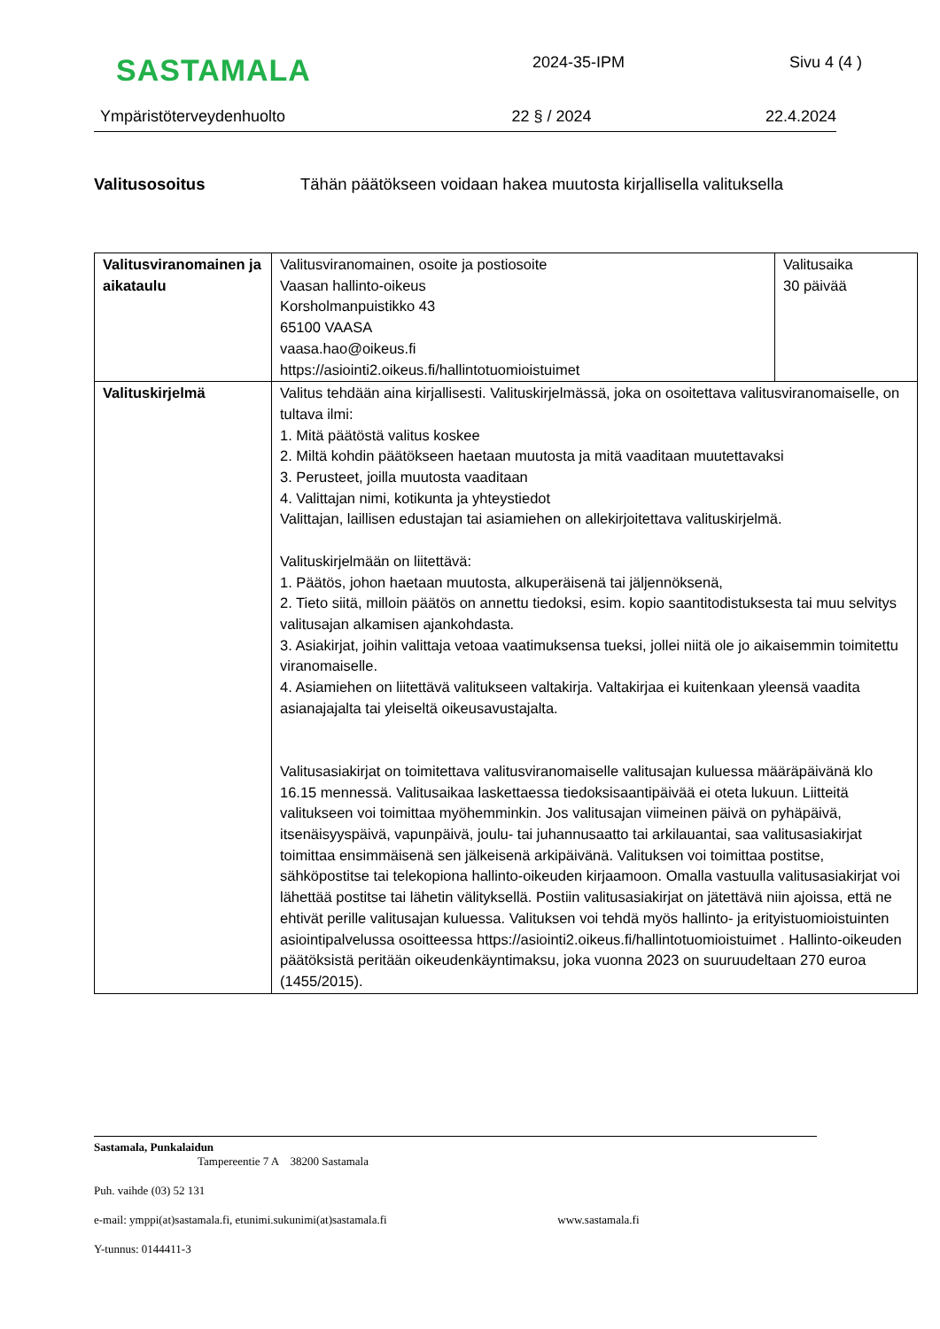SASTAMALA
2024-35-IPM Sivu 4 (4 )
Ympäristöterveydenhuolto 22 § / 2024 22.4.2024
Valitusosoitus Tähän päätökseen voidaan hakea muutosta kirjallisella valituksella
| Valitusviranomainen ja aikataulu | Valitusviranomainen, osoite ja postiosoite Vaasan hallinto-oikeus Korsholmanpuistikko 43 65100 VAASA vaasa.hao@oikeus.fi https://asiointi2.oikeus.fi/hallintotuomioistuimet | Valitusaika 30 päivää |
| Valituskirjelmä | Valitus tehdään aina kirjallisesti. Valituskirjelmässä, joka on osoitettava valitusviranomaiselle, on tultava ilmi: 1. Mitä päätöstä valitus koskee 2. Miltä kohdin päätökseen haetaan muutosta ja mitä vaaditaan muutettavaksi 3. Perusteet, joilla muutosta vaaditaan 4. Valittajan nimi, kotikunta ja yhteystiedot Valittajan, laillisen edustajan tai asiamiehen on allekirjoitettava valituskirjelmä. Valituskirjelmään on liitettävä: 1. Päätös, johon haetaan muutosta, alkuperäisenä tai jäljennöksenä, 2. Tieto siitä, milloin päätös on annettu tiedoksi, esim. kopio saantitodistuksesta tai muu selvitys valitusajan alkamisen ajankohdasta. 3. Asiakirjat, joihin valittaja vetoaa vaatimuksensa tueksi, jollei niitä ole jo aikaisemmin toimitettu viranomaiselle. 4. Asiamiehen on liitettävä valitukseen valtakirja. Valtakirjaa ei kuitenkaan yleensä vaadita asianajajalta tai yleiseltä oikeusavustajalta. Valitusasiakirjat on toimitettava valitusviranomaiselle valitusajan kuluessa määräpäivänä klo 16.15 mennessä. Valitusaikaa laskettaessa tiedoksisaantipäivää ei oteta lukuun. Liitteitä valitukseen voi toimittaa myöhemminkin. Jos valitusajan viimeinen päivä on pyhäpäivä, itsenäisyyspäivä, vapunpäivä, joulu- tai juhannusaatto tai arkilauantai, saa valitusasiakirjat toimittaa ensimmäisenä sen jälkeisenä arkipäivänä. Valituksen voi toimittaa postitse, sähköpostitse tai telekopiona hallinto-oikeuden kirjaamoon. Omalla vastuulla valitusasiakirjat voi lähettää postitse tai lähetin välityksellä. Postiin valitusasiakirjat on jätettävä niin ajoissa, että ne ehtivät perille valitusajan kuluessa. Valituksen voi tehdä myös hallinto- ja erityistuomioistuinten asiointipalvelussa osoitteessa https://asiointi2.oikeus.fi/hallintotuomioistuimet . Hallinto-oikeuden päätöksistä peritään oikeudenkäyntimaksu, joka vuonna 2023 on suuruudeltaan 270 euroa (1455/2015). | |
Sastamala, Punkalaidun
Tampereentie 7 A 38200 Sastamala
Puh. vaihde (03) 52 131
e-mail: ymppi(at)sastamala.fi, etunimi.sukunimi(at)sastamala.fi www.sastamala.fi
Y-tunnus: 0144411-3